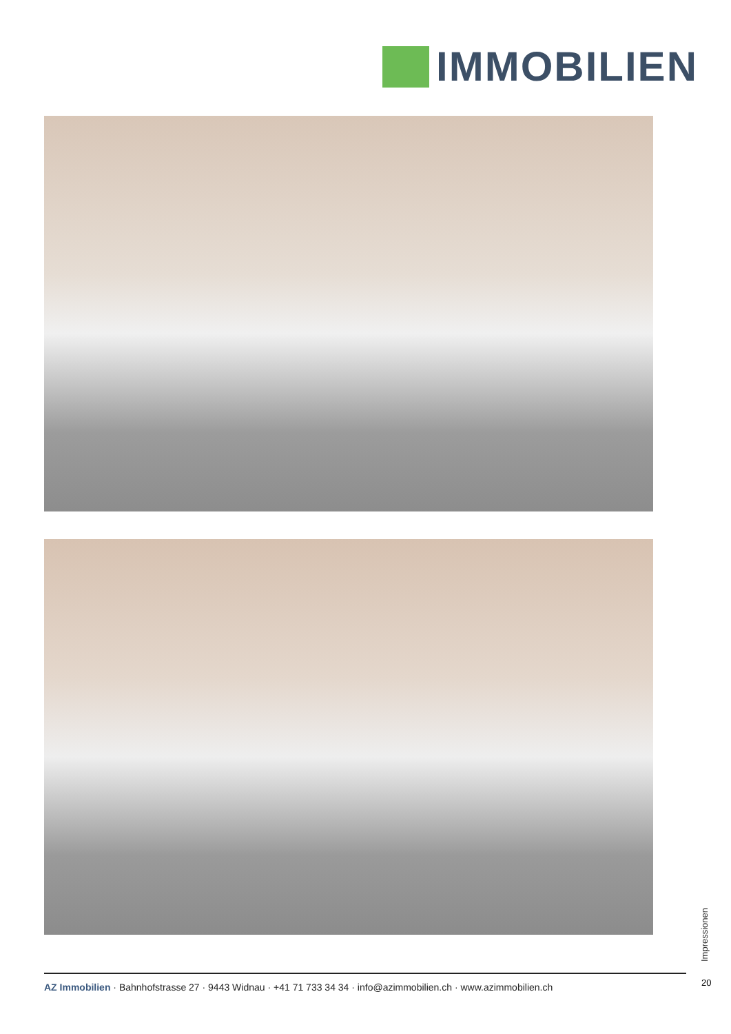IMMOBILIEN
Impressionen
20
AZ Immobilien · Bahnhofstrasse 27 · 9443 Widnau · +41 71 733 34 34 · info@azimmobilien.ch · www.azimmobilien.ch